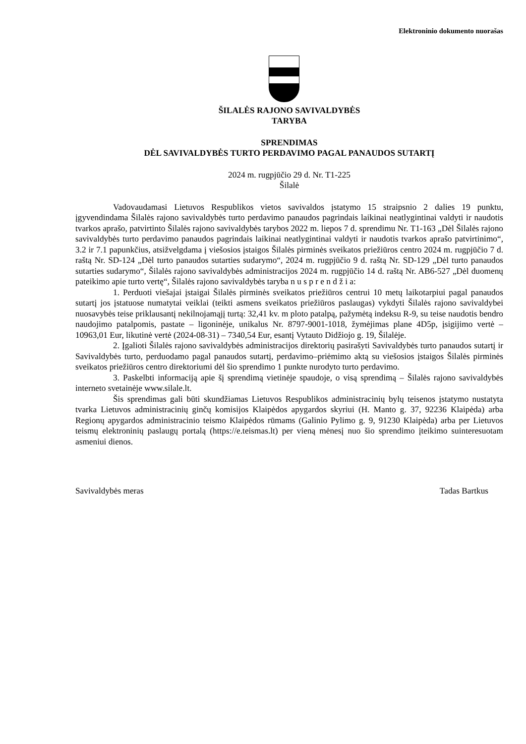Elektroninio dokumento nuorašas
ŠILALĖS RAJONO SAVIVALDYBĖS
TARYBA
SPRENDIMAS
DĖL SAVIVALDYBĖS TURTO PERDAVIMO PAGAL PANAUDOS SUTARTĮ
2024 m. rugpjūčio 29 d. Nr. T1-225
Šilalė
Vadovaudamasi Lietuvos Respublikos vietos savivaldos įstatymo 15 straipsnio 2 dalies 19 punktu, įgyvendindama Šilalės rajono savivaldybės turto perdavimo panaudos pagrindais laikinai neatlygintinai valdyti ir naudotis tvarkos aprašo, patvirtinto Šilalės rajono savivaldybės tarybos 2022 m. liepos 7 d. sprendimu Nr. T1-163 „Dėl Šilalės rajono savivaldybės turto perdavimo panaudos pagrindais laikinai neatlygintinai valdyti ir naudotis tvarkos aprašo patvirtinimo“, 3.2 ir 7.1 papunkčius, atsižvelgdama į viešosios įstaigos Šilalės pirminės sveikatos priežiūros centro 2024 m. rugpjūčio 7 d. raštą Nr. SD-124 „Dėl turto panaudos sutarties sudarymo“, 2024 m. rugpjūčio 9 d. raštą Nr. SD-129 „Dėl turto panaudos sutarties sudarymo“, Šilalės rajono savivaldybės administracijos 2024 m. rugpjūčio 14 d. raštą Nr. AB6-527 „Dėl duomenų pateikimo apie turto vertę“, Šilalės rajono savivaldybės taryba n u s p r e n d ž i a:
1. Perduoti viešajai įstaigai Šilalės pirminės sveikatos priežiūros centrui 10 metų laikotarpiui pagal panaudos sutartį jos įstatuose numatytai veiklai (teikti asmens sveikatos priežiūros paslaugas) vykdyti Šilalės rajono savivaldybei nuosavybės teise priklausantį nekilnojamąjį turtą: 32,41 kv. m ploto patalpą, pažymėtą indeksu R-9, su teise naudotis bendro naudojimo patalpomis, pastate – ligoninėje, unikalus Nr. 8797-9001-1018, žymėjimas plane 4D5p, įsigijimo vertė – 10963,01 Eur, likutinė vertė (2024-08-31) – 7340,54 Eur, esantį Vytauto Didžiojo g. 19, Šilalėje.
2. Įgalioti Šilalės rajono savivaldybės administracijos direktorių pasirašyti Savivaldybės turto panaudos sutartį ir Savivaldybės turto, perduodamo pagal panaudos sutartį, perdavimo–priėmimo aktą su viešosios įstaigos Šilalės pirminės sveikatos priežiūros centro direktoriumi dėl šio sprendimo 1 punkte nurodyto turto perdavimo.
3. Paskelbti informaciją apie šį sprendimą vietinėje spaudoje, o visą sprendimą – Šilalės rajono savivaldybės interneto svetainėje www.silale.lt.
Šis sprendimas gali būti skundžiamas Lietuvos Respublikos administracinių bylų teisenos įstatymo nustatyta tvarka Lietuvos administracinių ginčų komisijos Klaipėdos apygardos skyriui (H. Manto g. 37, 92236 Klaipėda) arba Regionų apygardos administracinio teismo Klaipėdos rūmams (Galinio Pylimo g. 9, 91230 Klaipėda) arba per Lietuvos teismų elektroninių paslaugų portalą (https://e.teismas.lt) per vieną mėnesį nuo šio sprendimo įteikimo suinteresuotam asmeniui dienos.
Savivaldybės meras Tadas Bartkus